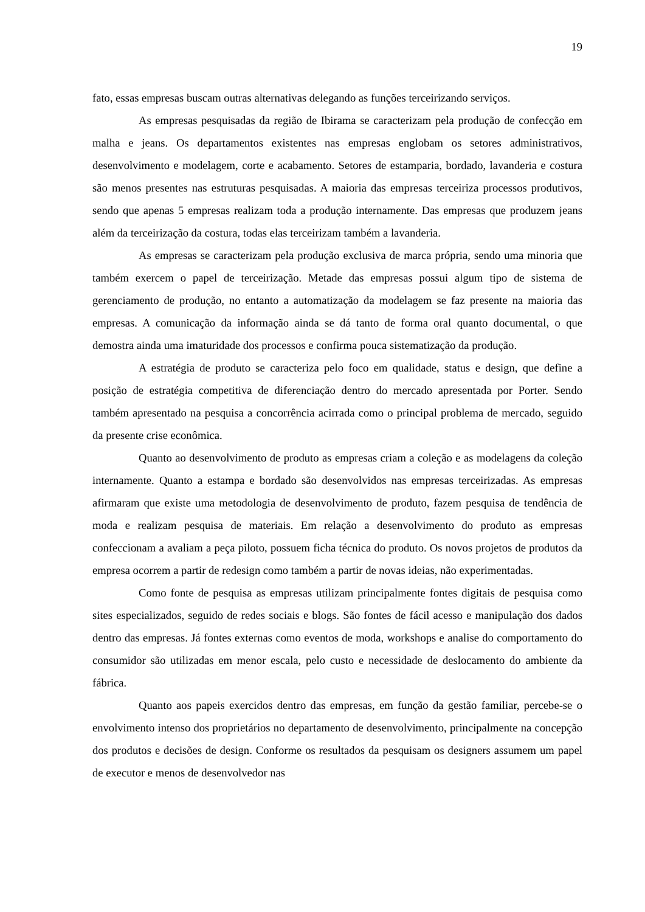19
fato, essas empresas buscam outras alternativas delegando as funções terceirizando serviços.
As empresas pesquisadas da região de Ibirama se caracterizam pela produção de confecção em malha e jeans. Os departamentos existentes nas empresas englobam os setores administrativos, desenvolvimento e modelagem, corte e acabamento. Setores de estamparia, bordado, lavanderia e costura são menos presentes nas estruturas pesquisadas. A maioria das empresas terceiriza processos produtivos, sendo que apenas 5 empresas realizam toda a produção internamente. Das empresas que produzem jeans além da terceirização da costura, todas elas terceirizam também a lavanderia.
As empresas se caracterizam pela produção exclusiva de marca própria, sendo uma minoria que também exercem o papel de terceirização. Metade das empresas possui algum tipo de sistema de gerenciamento de produção, no entanto a automatização da modelagem se faz presente na maioria das empresas. A comunicação da informação ainda se dá tanto de forma oral quanto documental, o que demostra ainda uma imaturidade dos processos e confirma pouca sistematização da produção.
A estratégia de produto se caracteriza pelo foco em qualidade, status e design, que define a posição de estratégia competitiva de diferenciação dentro do mercado apresentada por Porter. Sendo também apresentado na pesquisa a concorrência acirrada como o principal problema de mercado, seguido da presente crise econômica.
Quanto ao desenvolvimento de produto as empresas criam a coleção e as modelagens da coleção internamente. Quanto a estampa e bordado são desenvolvidos nas empresas terceirizadas. As empresas afirmaram que existe uma metodologia de desenvolvimento de produto, fazem pesquisa de tendência de moda e realizam pesquisa de materiais. Em relação a desenvolvimento do produto as empresas confeccionam a avaliam a peça piloto, possuem ficha técnica do produto. Os novos projetos de produtos da empresa ocorrem a partir de redesign como também a partir de novas ideias, não experimentadas.
Como fonte de pesquisa as empresas utilizam principalmente fontes digitais de pesquisa como sites especializados, seguido de redes sociais e blogs. São fontes de fácil acesso e manipulação dos dados dentro das empresas. Já fontes externas como eventos de moda, workshops e analise do comportamento do consumidor são utilizadas em menor escala, pelo custo e necessidade de deslocamento do ambiente da fábrica.
Quanto aos papeis exercidos dentro das empresas, em função da gestão familiar, percebe-se o envolvimento intenso dos proprietários no departamento de desenvolvimento, principalmente na concepção dos produtos e decisões de design. Conforme os resultados da pesquisam os designers assumem um papel de executor e menos de desenvolvedor nas